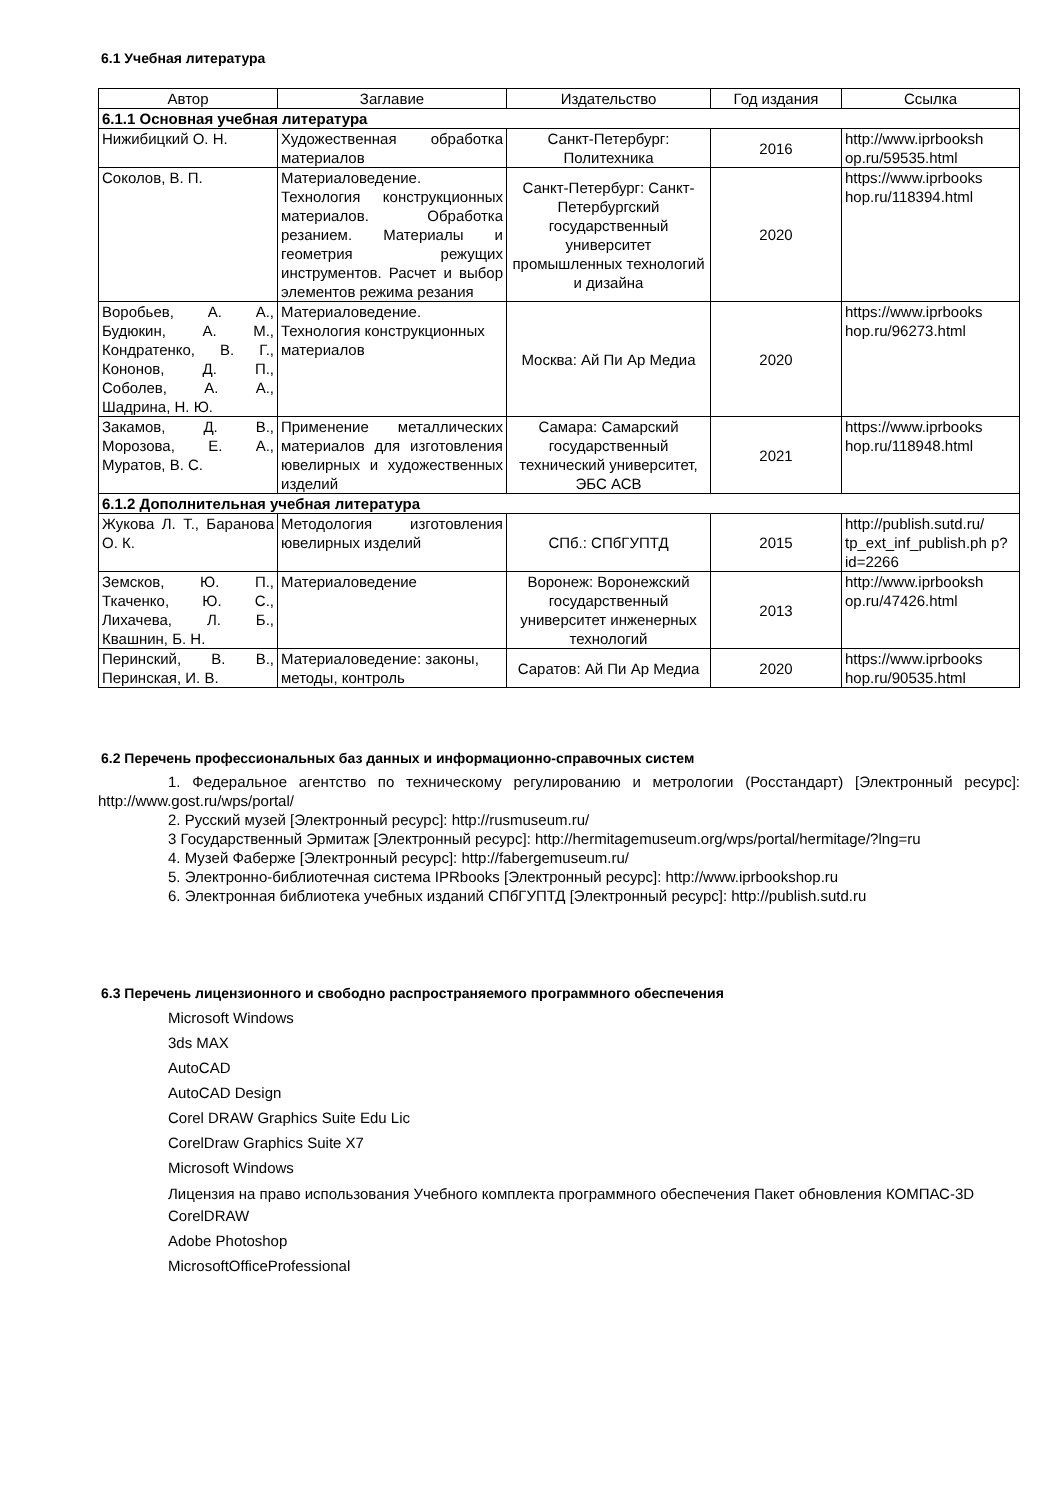6.1 Учебная литература
| Автор | Заглавие | Издательство | Год издания | Ссылка |
| --- | --- | --- | --- | --- |
| 6.1.1 Основная учебная литература | | | | |
| Нижибицкий О. Н. | Художественная обработка материалов | Санкт-Петербург: Политехника | 2016 | http://www.iprbooksh op.ru/59535.html |
| Соколов, В. П. | Материаловедение. Технология конструкционных материалов. Обработка резанием. Материалы и геометрия режущих инструментов. Расчет и выбор элементов режима резания | Санкт-Петербург: Санкт-Петербургский государственный университет промышленных технологий и дизайна | 2020 | https://www.iprbooks hop.ru/118394.html |
| Воробьев, А. А., Будюкин, А. М., Кондратенко, В. Г., Кононов, Д. П., Соболев, А. А., Шадрина, Н. Ю. | Материаловедение. Технология конструкционных материалов | Москва: Ай Пи Ар Медиа | 2020 | https://www.iprbooks hop.ru/96273.html |
| Закамов, Д. В., Морозова, Е. А., Муратов, В. С. | Применение металлических материалов для изготовления ювелирных и художественных изделий | Самара: Самарский государственный технический университет, ЭБС АСВ | 2021 | https://www.iprbooks hop.ru/118948.html |
| 6.1.2 Дополнительная учебная литература | | | | |
| Жукова Л. Т., Баранова О. К. | Методология изготовления ювелирных изделий | СПб.: СПбГУПТД | 2015 | http://publish.sutd.ru/ tp_ext_inf_publish.ph p?id=2266 |
| Земсков, Ю. П., Ткаченко, Ю. С., Лихачева, Л. Б., Квашнин, Б. Н. | Материаловедение | Воронеж: Воронежский государственный университет инженерных технологий | 2013 | http://www.iprbooksh op.ru/47426.html |
| Перинский, В. В., Перинская, И. В. | Материаловедение: законы, методы, контроль | Саратов: Ай Пи Ар Медиа | 2020 | https://www.iprbooks hop.ru/90535.html |
6.2 Перечень профессиональных баз данных и информационно-справочных систем
1. Федеральное агентство по техническому регулированию и метрологии (Росстандарт) [Электронный ресурс]: http://www.gost.ru/wps/portal/
2. Русский музей [Электронный ресурс]: http://rusmuseum.ru/
3 Государственный Эрмитаж [Электронный ресурс]: http://hermitagemuseum.org/wps/portal/hermitage/?lng=ru
4. Музей Фаберже [Электронный ресурс]: http://fabergemuseum.ru/
5. Электронно-библиотечная система IPRbooks [Электронный ресурс]: http://www.iprbookshop.ru
6. Электронная библиотека учебных изданий СПбГУПТД [Электронный ресурс]: http://publish.sutd.ru
6.3 Перечень лицензионного и свободно распространяемого программного обеспечения
Microsoft Windows
3ds MAX
AutoCAD
AutoCAD Design
Corel DRAW Graphics Suite Edu Lic
CorelDraw Graphics Suite X7
Microsoft Windows
Лицензия на право использования Учебного комплекта программного обеспечения Пакет обновления КОМПАС-3D
CorelDRAW
Adobe Photoshop
MicrosoftOfficeProfessional